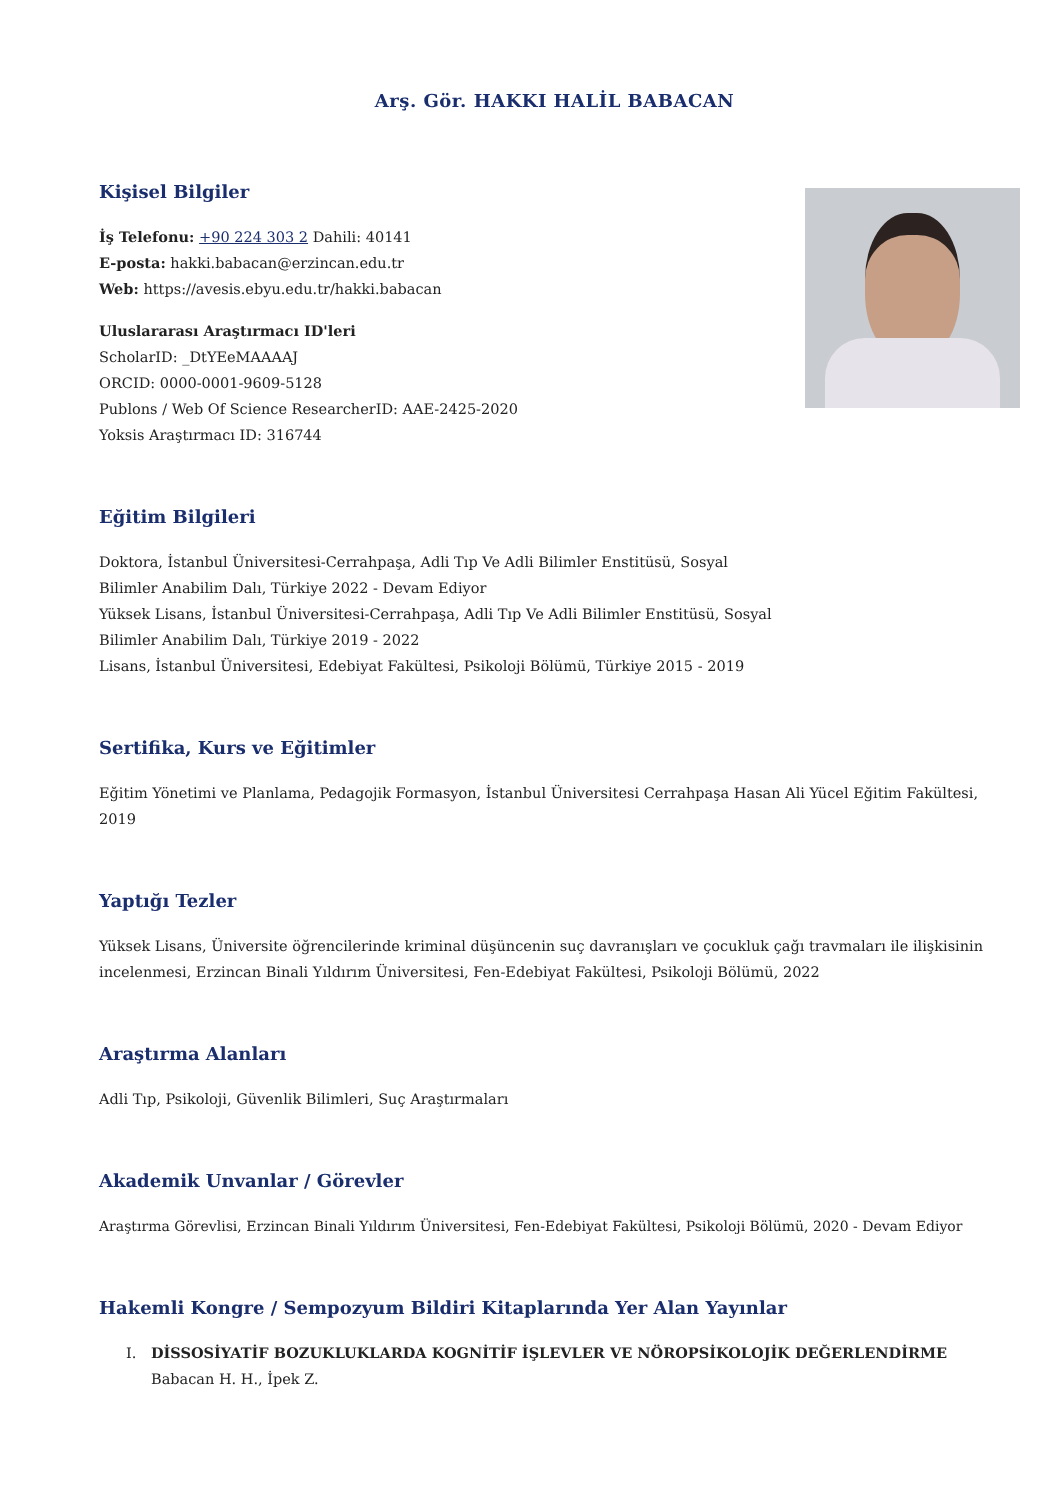Arş. Gör. HAKKI HALİL BABACAN
Kişisel Bilgiler
İş Telefonu: +90 224 303 2 Dahili: 40141
E-posta: hakki.babacan@erzincan.edu.tr
Web: https://avesis.ebyu.edu.tr/hakki.babacan
Uluslararası Araştırmacı ID'leri
ScholarID: _DtYEeMAAAAJ
ORCID: 0000-0001-9609-5128
Publons / Web Of Science ResearcherID: AAE-2425-2020
Yoksis Araştırmacı ID: 316744
Eğitim Bilgileri
Doktora, İstanbul Üniversitesi-Cerrahpaşa, Adli Tıp Ve Adli Bilimler Enstitüsü, Sosyal Bilimler Anabilim Dalı, Türkiye 2022 - Devam Ediyor
Yüksek Lisans, İstanbul Üniversitesi-Cerrahpaşa, Adli Tıp Ve Adli Bilimler Enstitüsü, Sosyal Bilimler Anabilim Dalı, Türkiye 2019 - 2022
Lisans, İstanbul Üniversitesi, Edebiyat Fakültesi, Psikoloji Bölümü, Türkiye 2015 - 2019
Sertifika, Kurs ve Eğitimler
Eğitim Yönetimi ve Planlama, Pedagojik Formasyon, İstanbul Üniversitesi Cerrahpaşa Hasan Ali Yücel Eğitim Fakültesi, 2019
Yaptığı Tezler
Yüksek Lisans, Üniversite öğrencilerinde kriminal düşüncenin suç davranışları ve çocukluk çağı travmaları ile ilişkisinin incelenmesi, Erzincan Binali Yıldırım Üniversitesi, Fen-Edebiyat Fakültesi, Psikoloji Bölümü, 2022
Araştırma Alanları
Adli Tıp, Psikoloji, Güvenlik Bilimleri, Suç Araştırmaları
Akademik Unvanlar / Görevler
Araştırma Görevlisi, Erzincan Binali Yıldırım Üniversitesi, Fen-Edebiyat Fakültesi, Psikoloji Bölümü, 2020 - Devam Ediyor
Hakemli Kongre / Sempozyum Bildiri Kitaplarında Yer Alan Yayınlar
I. DİSSOSİYATİF BOZUKLUKLARDA KOGNİTİF İŞLEVLER VE NÖROPSİKOLOJİK DEĞERLENDİRME
Babacan H. H., İpek Z.